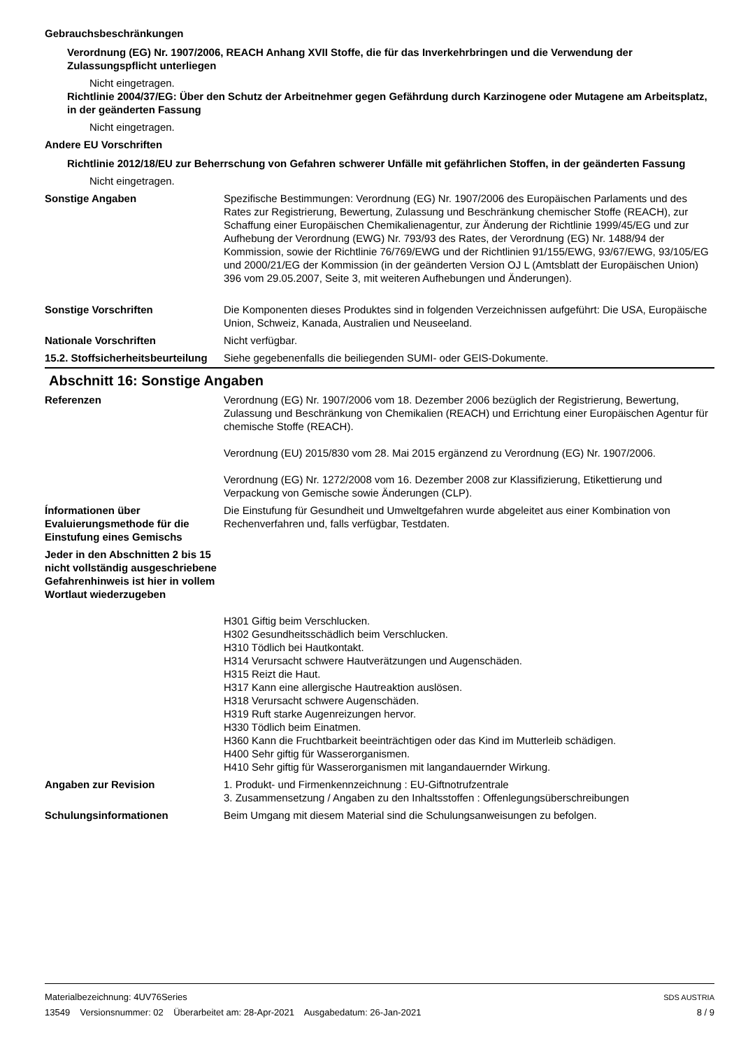Gebrauchsbeschränkungen
Verordnung (EG) Nr. 1907/2006, REACH Anhang XVII Stoffe, die für das Inverkehrbringen und die Verwendung der Zulassungspflicht unterliegen
Nicht eingetragen.
Richtlinie 2004/37/EG: Über den Schutz der Arbeitnehmer gegen Gefährdung durch Karzinogene oder Mutagene am Arbeitsplatz, in der geänderten Fassung
Nicht eingetragen.
Andere EU Vorschriften
Richtlinie 2012/18/EU zur Beherrschung von Gefahren schwerer Unfälle mit gefährlichen Stoffen, in der geänderten Fassung
Nicht eingetragen.
Sonstige Angaben Spezifische Bestimmungen: Verordnung (EG) Nr. 1907/2006 des Europäischen Parlaments und des Rates zur Registrierung, Bewertung, Zulassung und Beschränkung chemischer Stoffe (REACH), zur Schaffung einer Europäischen Chemikalienagentur, zur Änderung der Richtlinie 1999/45/EG und zur Aufhebung der Verordnung (EWG) Nr. 793/93 des Rates, der Verordnung (EG) Nr. 1488/94 der Kommission, sowie der Richtlinie 76/769/EWG und der Richtlinien 91/155/EWG, 93/67/EWG, 93/105/EG und 2000/21/EG der Kommission (in der geänderten Version OJ L (Amtsblatt der Europäischen Union) 396 vom 29.05.2007, Seite 3, mit weiteren Aufhebungen und Änderungen).
Sonstige Vorschriften Die Komponenten dieses Produktes sind in folgenden Verzeichnissen aufgeführt: Die USA, Europäische Union, Schweiz, Kanada, Australien und Neuseeland.
Nationale Vorschriften Nicht verfügbar.
15.2. Stoffsicherheitsbeurteilung
Siehe gegebenenfalls die beiliegenden SUMI- oder GEIS-Dokumente.
Abschnitt 16: Sonstige Angaben
Referenzen Verordnung (EG) Nr. 1907/2006 vom 18. Dezember 2006 bezüglich der Registrierung, Bewertung, Zulassung und Beschränkung von Chemikalien (REACH) und Errichtung einer Europäischen Agentur für chemische Stoffe (REACH).
Verordnung (EU) 2015/830 vom 28. Mai 2015 ergänzend zu Verordnung (EG) Nr. 1907/2006.
Verordnung (EG) Nr. 1272/2008 vom 16. Dezember 2008 zur Klassifizierung, Etikettierung und Verpackung von Gemische sowie Änderungen (CLP).
Ínformationen über Evaluierungsmethode für die Einstufung eines Gemischs
Die Einstufung für Gesundheit und Umweltgefahren wurde abgeleitet aus einer Kombination von Rechenverfahren und, falls verfügbar, Testdaten.
Jeder in den Abschnitten 2 bis 15 nicht vollständig ausgeschriebene Gefahrenhinweis ist hier in vollem Wortlaut wiederzugeben
H301 Giftig beim Verschlucken.
H302 Gesundheitsschädlich beim Verschlucken.
H310 Tödlich bei Hautkontakt.
H314 Verursacht schwere Hautverätzungen und Augenschäden.
H315 Reizt die Haut.
H317 Kann eine allergische Hautreaktion auslösen.
H318 Verursacht schwere Augenschäden.
H319 Ruft starke Augenreizungen hervor.
H330 Tödlich beim Einatmen.
H360 Kann die Fruchtbarkeit beeinträchtigen oder das Kind im Mutterleib schädigen.
H400 Sehr giftig für Wasserorganismen.
H410 Sehr giftig für Wasserorganismen mit langandauernder Wirkung.
Angaben zur Revision 1. Produkt- und Firmenkennzeichnung : EU-Giftnotrufzentrale
3. Zusammensetzung / Angaben zu den Inhaltsstoffen : Offenlegungsüberschreibungen
Schulungsinformationen Beim Umgang mit diesem Material sind die Schulungsanweisungen zu befolgen.
Materialbezeichnung: 4UV76Series
13549 Versionsnummer: 02 Überarbeitet am: 28-Apr-2021 Ausgabedatum: 26-Jan-2021
SDS AUSTRIA
8 / 9